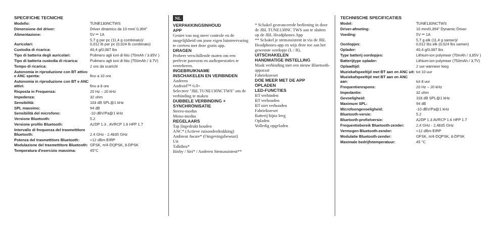SPECIFICHE TECNICHE
| Modello: | TUNE130NCTWS |
| Dimensione del driver: | Driver dinamico da 10 mm/ 0,394" |
| Alimentazione: | 5V ⎓ 1A |
| Auricolari: | 5,7 g per pc (11,4 g combinato)/ 0,012 lb per pc (0,024 lb combinato) |
| Custodia di ricarica: | 40,4 g/0,087 lbs |
| Tipo di batteria degli auricolari: | Polimero agli ioni di litio (70mAh / 3.85V ) |
| Tipo di batteria custodia di ricarica: | Polimero agli ioni di litio (750mAh / 3.7V) |
| Tempo di ricarica: | 2 ore da scarichi |
| Autonomia in riproduzione con BT attivo e ANC spenta: | fino a 10 ore |
| Autonomia in riproduzione con BT e ANC attivi: | fino a 8 ore |
| Risposta in Frequenza: | 20 Hz – 20 kHz |
| Impedenza: | 32 ohm |
| Sensibilità: | 103 dB SPL@1 kHz |
| SPL massimo: | 94 dB |
| Sensibilità del microfono: | -10 dBV/Pa@1 kHz |
| Versione Bluetooth: | 5.2 |
| Versione profilo Bluetooth: | A2DP 1.3 , AVRCP 1.6 HFP 1.7 |
| Intervallo di frequenza del trasmettitore Bluetooth: | 2.4 GHz - 2.4835 GHz |
| Potenza del trasmettitore Bluetooth: | <12 dBm EIRP |
| Modulazione del trasmettitore Bluetooth: | GFSK, π/4-DQPSK, 8-DPSK |
| Temperatura d'esercizio massima: | 45°C |
NL
VERPAKKINGSINHOUD
APP
Geniet van nog meer controle en de mogelijkheid om jouw eigen luisterervaring te creëren met deze gratis app.
DRAGEN
Probeer verschillende maten om een perfecte pasvorm en audioprestaties te verzekeren.
INGEBRUIKNAME
INSCHAKELEN EN VERBINDEN
Anderen
Android™ 6.0+
Selecteer "JBL TUNE130NCTWS" om de verbinding te maken
DUBBELE VERBINDING + SYNCHRONISATIE
Stereo-modus
Mono-modus
REGELAARS
Tap |Ingedrukt houden
ANC* (Actieve ruisonderdrukking)
Ambient Aware* (Omgevingsbewust)
Uit
Talkthru*
Bixby / Siri* / Anderen Stemassistent**
* Schakel geavanceerde bediening in door de JBL TUNE130NC TWS aan te sluiten op de JBL Headphones App
** Schakel je stemassistent in via de JBL Headphones-app en wijs deze toe aan het gewenste oordopje (L / R).
UITSCHAKELEN
HANDMATIGE INSTELLING
Maak verbinding met een nieuw Bluetooth-apparaat
Fabrieksreset
DOE MEER MET DE APP
OPLADEN
LED-FUNCTIES
BT verbinden
BT verbonden
BT niet verbonden
Fabrieksreset
Batterij bijna leeg
Opladen
Volledig opgeladen
TECHNISCHE SPECIFICATIES
| Model: | TUNE130NCTWS |
| Driver-afmeting: | 10 mm/0,394" Dynamic Driver |
| Voeding: | 5V ⎓ 1A |
| Oordopjes: | 5,7 g elk (11,4 g samen)/ 0,012 lbs elk (0,024 lbs samen) |
| Oplader: | 40,4 g/0,087 lbs |
| Type batterij oordopjes: | Lithium-ion polymeer (70mAh / 3,85V ) |
| Batterijtype oplader: | Lithium-ion polymeer (750mAh / 3,7V) |
| Oplaadtijd: | 2 uur wanneer leeg |
| Muziekafspeeltijd met BT aan en ANC uit: | tot 10 uur |
| Muziekafspeeltijd met BT aan en ANC aan: | tot 8 uur |
| Frequentierespons: | 20 Hz – 20 kHz |
| Impedantie: | 32 ohm |
| Gevoeligheid: | 103 dB SPL@1 kHz |
| Maximum SPL: | 94 dB |
| Microfoongevoeligheid: | -10 dBV/Pa@1 kHz |
| Bluetooth-versie: | 5.2 |
| Bluetooth-profielversie: | A2DP 1.3 AVRCP 1.6 HFP 1.7 |
| Frequentiebereik Bluetooth-zender: | 2,4 GHz - 2,4835 GHz |
| Vermogen Bluetooth-zender: | <12 dBm EIRP |
| Modulatie Bluetooth-zender: | GFSK, π/4-DQPSK, 8-DPSK |
| Maximale bedrijfstemperatuur: | 45 °C |